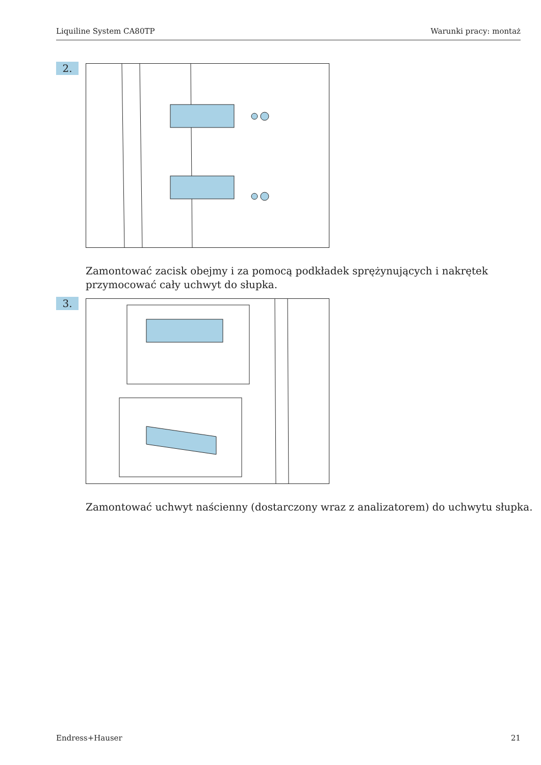Liquiline System CA80TP Warunki pracy: montaż
2.
Zamontować zacisk obejmy i za pomocą podkładek sprężynujących i nakrętek
przymocować cały uchwyt do słupka.
3.
Zamontować uchwyt naścienny (dostarczony wraz z analizatorem) do uchwytu słupka.
Endress+Hauser 21